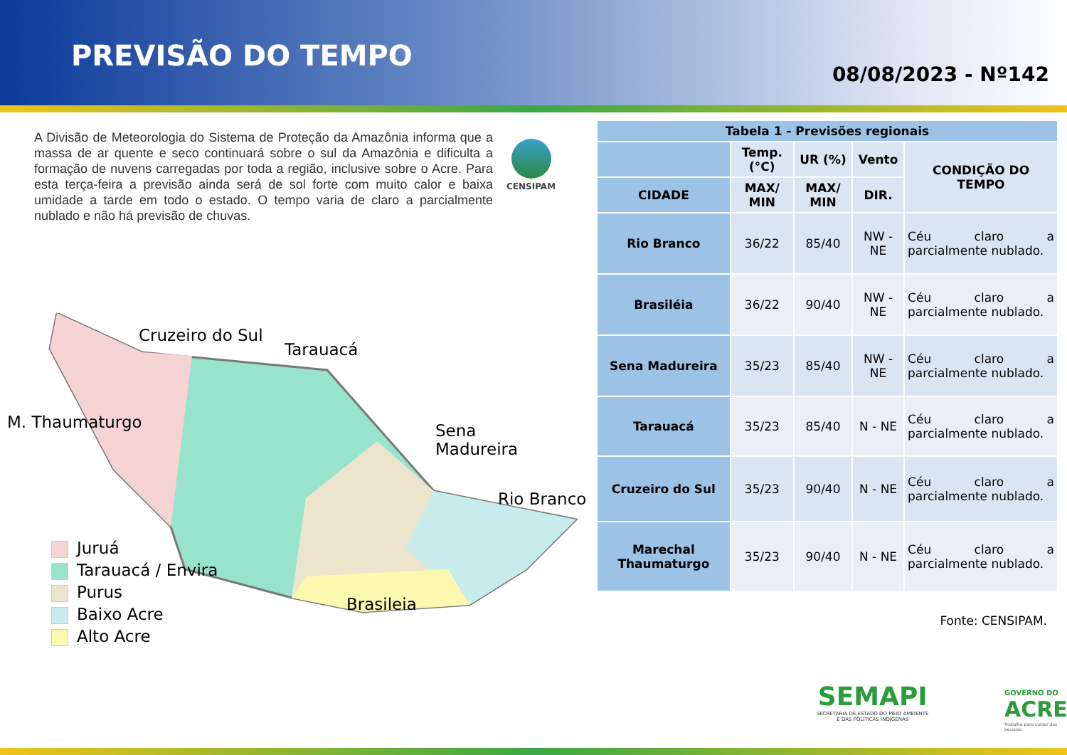PREVISÃO DO TEMPO
08/08/2023 - Nº142
A Divisão de Meteorologia do Sistema de Proteção da Amazônia informa que a massa de ar quente e seco continuará sobre o sul da Amazônia e dificulta a formação de nuvens carregadas por toda a região, inclusive sobre o Acre. Para esta terça-feira a previsão ainda será de sol forte com muito calor e baixa umidade a tarde em todo o estado. O tempo varia de claro a parcialmente nublado e não há previsão de chuvas.
CENSIPAM
Cruzeiro do Sul
Tarauacá
M. Thaumaturgo
Sena
Madureira
Rio Branco
Brasileia
Juruá
Tarauacá / Envira
Purus
Baixo Acre
Alto Acre
| Tabela 1 - Previsões regionais | | | | |
| --- | --- | --- | --- | --- |
| | Temp. (°C) | UR (%) | Vento | CONDIÇÃO DO TEMPO |
| CIDADE | MAX/ MIN | MAX/ MIN | DIR. | |
| Rio Branco | 36/22 | 85/40 | NW - NE | Céu claro a parcialmente nublado. |
| Brasiléia | 36/22 | 90/40 | NW - NE | Céu claro a parcialmente nublado. |
| Sena Madureira | 35/23 | 85/40 | NW - NE | Céu claro a parcialmente nublado. |
| Tarauacá | 35/23 | 85/40 | N - NE | Céu claro a parcialmente nublado. |
| Cruzeiro do Sul | 35/23 | 90/40 | N - NE | Céu claro a parcialmente nublado. |
| Marechal Thaumaturgo | 35/23 | 90/40 | N - NE | Céu claro a parcialmente nublado. |
Fonte: CENSIPAM.
SEMAPI
SECRETARIA DE ESTADO DO MEIO AMBIENTE
E DAS POLÍTICAS INDÍGENAS
GOVERNO DO
ACRE
Trabalho para cuidar das pessoas